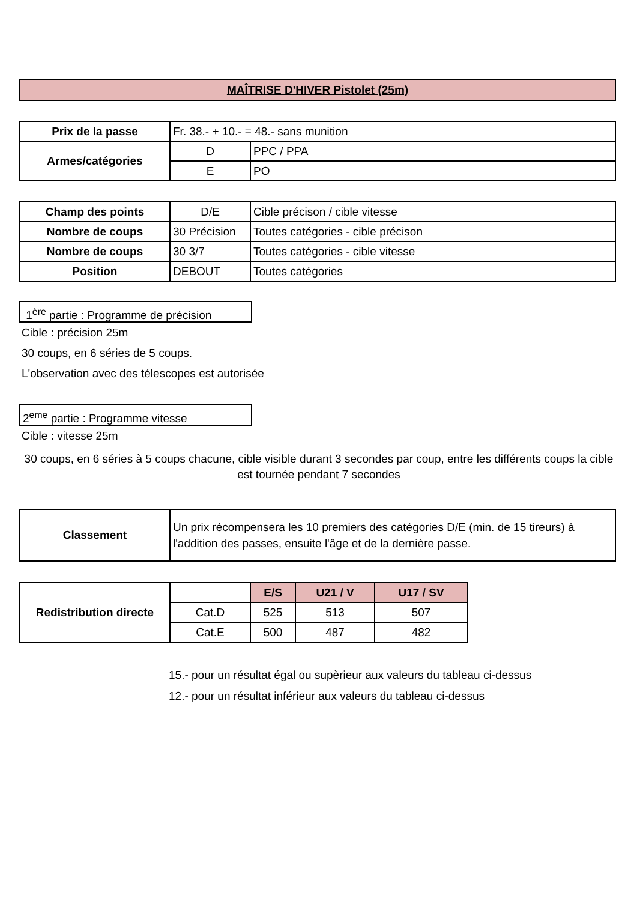MAÎTRISE D'HIVER Pistolet (25m)
| Prix de la passe | Fr. 38.- + 10.- = 48.- sans munition | |
| Armes/catégories | D | PPC / PPA |
| | E | PO |
| Champ des points | D/E | Cible précison / cible vitesse |
| Nombre de coups | 30 Précision | Toutes catégories - cible précison |
| Nombre de coups | 30 3/7 | Toutes catégories - cible vitesse |
| Position | DEBOUT | Toutes catégories |
1<sup>ère</sup> partie : Programme de précision
Cible : précision 25m
30 coups, en 6 séries de 5 coups.
L'observation avec des télescopes est autorisée
2<sup>eme</sup> partie : Programme vitesse
Cible : vitesse 25m
30 coups, en 6 séries à 5 coups chacune, cible visible durant 3 secondes par coup, entre les différents coups la cible est tournée pendant 7 secondes
| Classement | Un prix récompensera les 10 premiers des catégories D/E (min. de 15 tireurs) à l'addition des passes, ensuite l'âge et de la dernière passe. |
| Redistribution directe | | E/S | U21 / V | U17 / SV |
| | Cat.D | 525 | 513 | 507 |
| | Cat.E | 500 | 487 | 482 |
15.- pour un résultat égal ou supèrieur aux valeurs du tableau ci-dessus
12.- pour un résultat inférieur aux valeurs du tableau ci-dessus